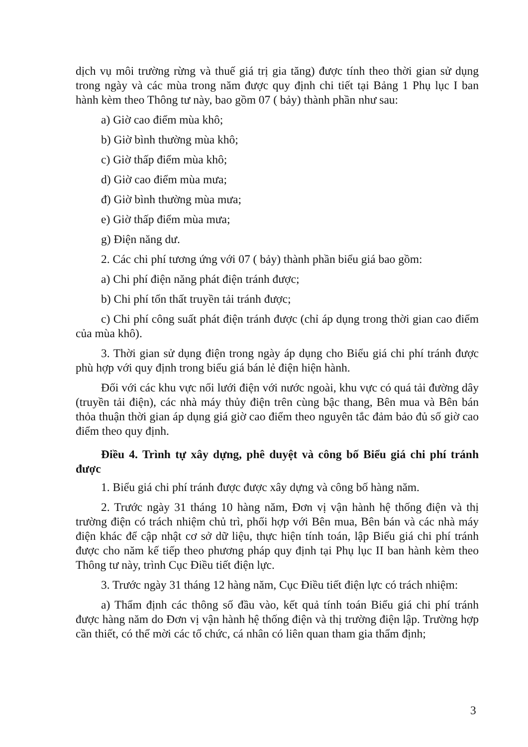dịch vụ môi trường rừng và thuế giá trị gia tăng) được tính theo thời gian sử dụng trong ngày và các mùa trong năm được quy định chi tiết tại Bảng 1 Phụ lục I ban hành kèm theo Thông tư này, bao gồm 07 ( bảy) thành phần như sau:
a) Giờ cao điểm mùa khô;
b) Giờ bình thường mùa khô;
c) Giờ thấp điểm mùa khô;
d) Giờ cao điểm mùa mưa;
đ) Giờ bình thường mùa mưa;
e) Giờ thấp điểm mùa mưa;
g) Điện năng dư.
2. Các chi phí tương ứng với 07 ( bảy) thành phần biểu giá bao gồm:
a) Chi phí điện năng phát điện tránh được;
b) Chi phí tổn thất truyền tải tránh được;
c) Chi phí công suất phát điện tránh được (chỉ áp dụng trong thời gian cao điểm của mùa khô).
3. Thời gian sử dụng điện trong ngày áp dụng cho Biểu giá chi phí tránh được phù hợp với quy định trong biểu giá bán lẻ điện hiện hành.
Đối với các khu vực nối lưới điện với nước ngoài, khu vực có quá tải đường dây (truyền tải điện), các nhà máy thủy điện trên cùng bậc thang, Bên mua và Bên bán thỏa thuận thời gian áp dụng giá giờ cao điểm theo nguyên tắc đảm bảo đủ số giờ cao điểm theo quy định.
Điều 4. Trình tự xây dựng, phê duyệt và công bố Biểu giá chi phí tránh được
1. Biểu giá chi phí tránh được được xây dựng và công bố hàng năm.
2. Trước ngày 31 tháng 10 hàng năm, Đơn vị vận hành hệ thống điện và thị trường điện có trách nhiệm chủ trì, phối hợp với Bên mua, Bên bán và các nhà máy điện khác để cập nhật cơ sở dữ liệu, thực hiện tính toán, lập Biểu giá chi phí tránh được cho năm kế tiếp theo phương pháp quy định tại Phụ lục II ban hành kèm theo Thông tư này, trình Cục Điều tiết điện lực.
3. Trước ngày 31 tháng 12 hàng năm, Cục Điều tiết điện lực có trách nhiệm:
a) Thẩm định các thông số đầu vào, kết quả tính toán Biểu giá chi phí tránh được hàng năm do Đơn vị vận hành hệ thống điện và thị trường điện lập. Trường hợp cần thiết, có thể mời các tổ chức, cá nhân có liên quan tham gia thẩm định;
3